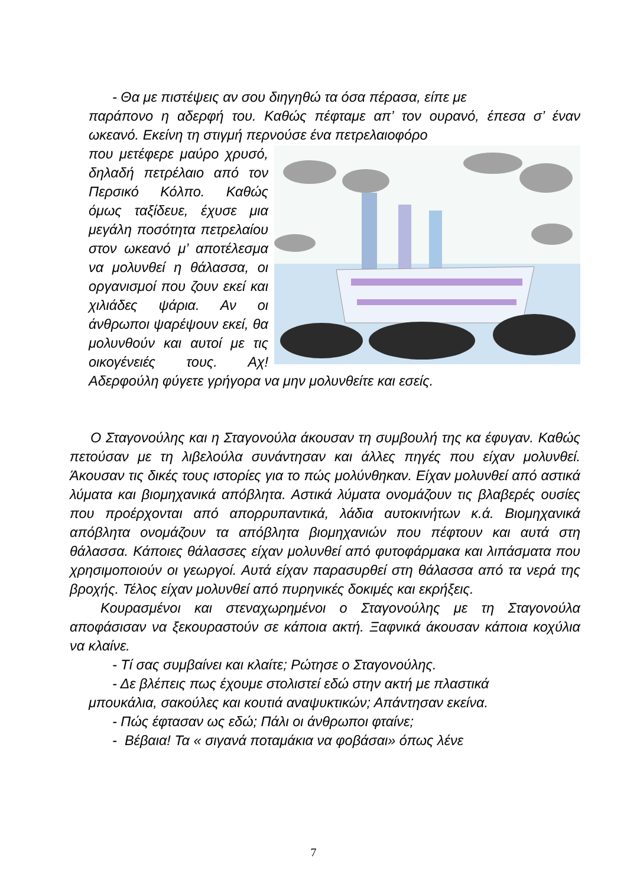- Θα με πιστέψεις αν σου διηγηθώ τα όσα πέρασα, είπε με
παράπονο η αδερφή του. Καθώς πέφταμε απ’ τον ουρανό, έπεσα σ’ έναν ωκεανό. Εκείνη τη στιγμή περνούσε ένα πετρελαιοφόρο
που μετέφερε μαύρο χρυσό, δηλαδή πετρέλαιο από τον Περσικό Κόλπο. Καθώς όμως ταξίδευε, έχυσε μια μεγάλη ποσότητα πετρελαίου στον ωκεανό μ’ αποτέλεσμα να μολυνθεί η θάλασσα, οι οργανισμοί που ζουν εκεί και χιλιάδες ψάρια. Αν οι άνθρωποι ψαρέψουν εκεί, θα μολυνθούν και αυτοί με τις οικογένειές τους. Αχ! Αδερφούλη φύγετε γρήγορα να μην μολυνθείτε και εσείς.
Ο Σταγονούλης και η Σταγονούλα άκουσαν τη συμβουλή της κα έφυγαν. Καθώς πετούσαν με τη λιβελούλα συνάντησαν και άλλες πηγές που είχαν μολυνθεί. Άκουσαν τις δικές τους ιστορίες για το πώς μολύνθηκαν. Είχαν μολυνθεί από αστικά λύματα και βιομηχανικά απόβλητα. Αστικά λύματα ονομάζουν τις βλαβερές ουσίες που προέρχονται από απορρυπαντικά, λάδια αυτοκινήτων κ.ά. Βιομηχανικά απόβλητα ονομάζουν τα απόβλητα βιομηχανιών που πέφτουν και αυτά στη θάλασσα. Κάποιες θάλασσες είχαν μολυνθεί από φυτοφάρμακα και λιπάσματα που χρησιμοποιούν οι γεωργοί. Αυτά είχαν παρασυρθεί στη θάλασσα από τα νερά της βροχής. Τέλος είχαν μολυνθεί από πυρηνικές δοκιμές και εκρήξεις.
Κουρασμένοι και στεναχωρημένοι ο Σταγονούλης με τη Σταγονούλα αποφάσισαν να ξεκουραστούν σε κάποια ακτή. Ξαφνικά άκουσαν κάποια κοχύλια να κλαίνε.
- Τί σας συμβαίνει και κλαίτε; Ρώτησε ο Σταγονούλης.
- Δε βλέπεις πως έχουμε στολιστεί εδώ στην ακτή με πλαστικά
μπουκάλια, σακούλες και κουτιά αναψυκτικών; Απάντησαν εκείνα.
- Πώς έφτασαν ως εδώ; Πάλι οι άνθρωποι φταίνε;
- Βέβαια! Τα « σιγανά ποταμάκια να φοβάσαι» όπως λένε
7